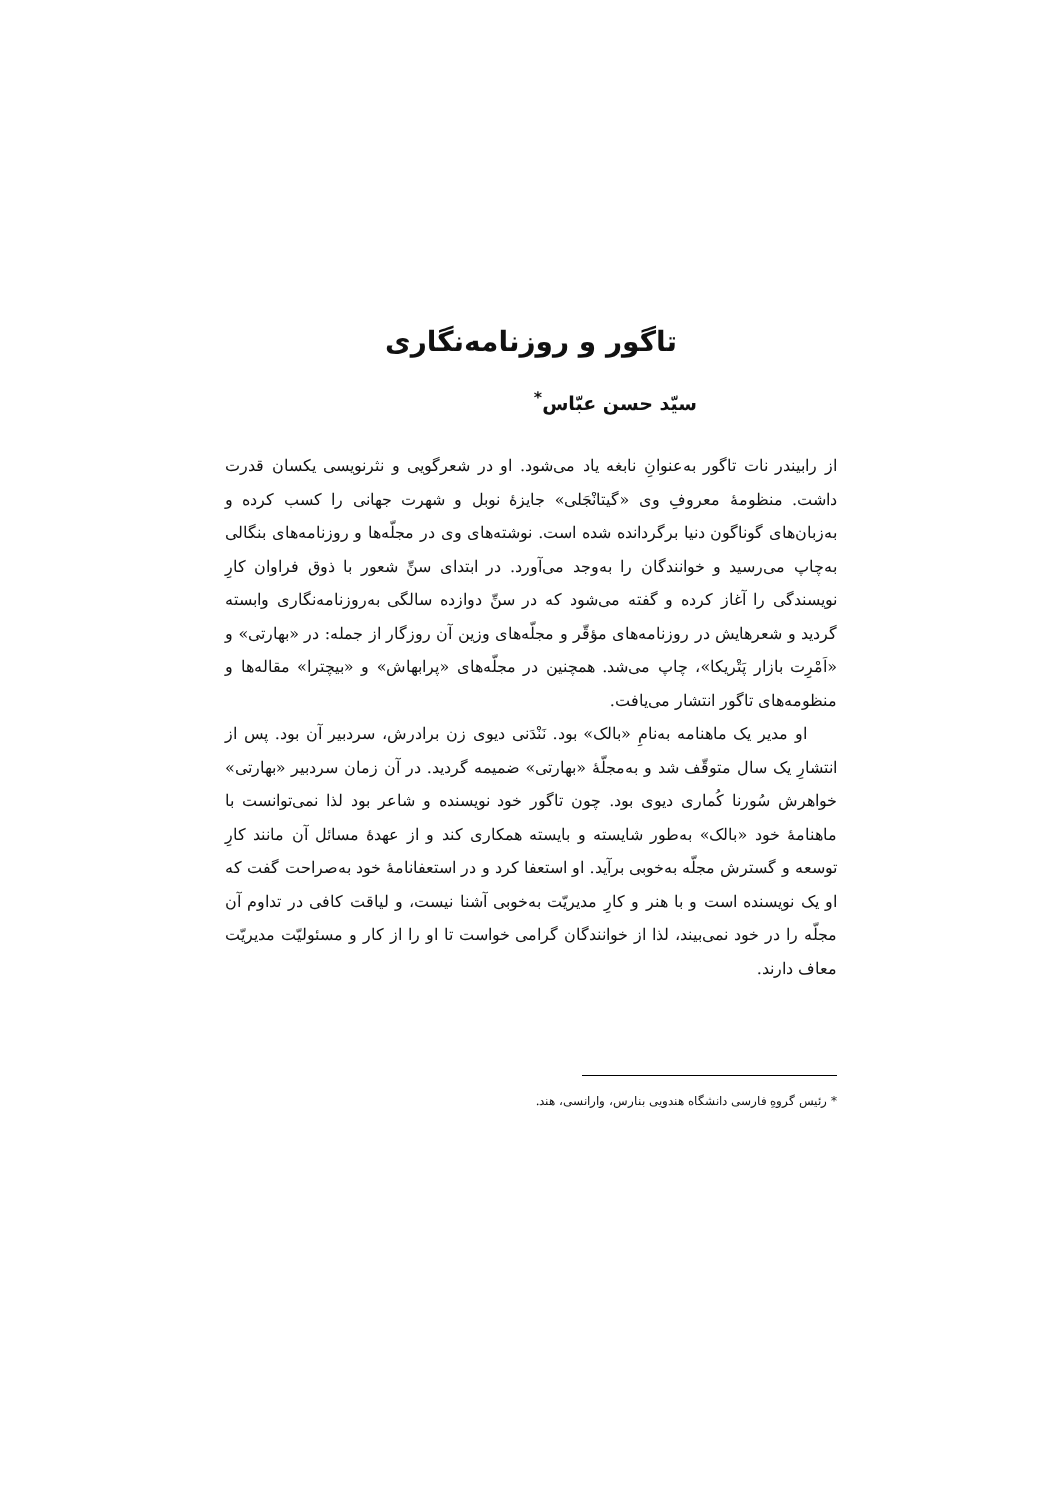تاگور و روزنامه‌نگاری
سیّد حسن عبّاس<sup>*</sup>
از رابیندر نات تاگور به‌عنوانِ نابغه یاد می‌شود. او در شعرگویی و نثرنویسی یکسان قدرت داشت. منظومۀ معروفِ وی «گیتانْجَلی» جایزۀ نوبل و شهرت جهانی را کسب کرده و به‌زبان‌های گوناگون دنیا برگردانده شده است. نوشته‌های وی در مجلّه‌ها و روزنامه‌های بنگالی به‌چاپ می‌رسید و خوانندگان را به‌وجد می‌آورد. در ابتدای سنِّ شعور با ذوق فراوان کارِ نویسندگی را آغاز کرده و گفته می‌شود که در سنِّ دوازده سالگی به‌روزنامه‌نگاری وابسته گردید و شعرهایش در روزنامه‌های مؤقّر و مجلّه‌های وزین آن روزگار از جمله: در «بهارتی» و «اَمْرِت بازار پَتْریکا»، چاپ می‌شد. همچنین در مجلّه‌های «پرابهاش» و «بیچترا» مقاله‌ها و منظومه‌های تاگور انتشار می‌یافت.
او مدیر یک ماهنامه به‌نامِ «بالک» بود. نَنْدَنی دیوی زن برادرش، سردبیر آن بود. پس از انتشارِ یک سال متوقّف شد و به‌مجلّۀ «بهارتی» ضمیمه گردید. در آن زمان سردبیر «بهارتی» خواهرش سُورنا کُماری دیوی بود. چون تاگور خود نویسنده و شاعر بود لذا نمی‌توانست با ماهنامۀ خود «بالک» به‌طور شایسته و بایسته همکاری کند و از عهدۀ مسائل آن مانند کارِ توسعه و گسترش مجلّه به‌خوبی برآید. او استعفا کرد و در استعفانامۀ خود به‌صراحت گفت که او یک نویسنده است و با هنر و کارِ مدیریّت به‌خوبی آشنا نیست، و لیاقت کافی در تداوم آن مجلّه را در خود نمی‌بیند، لذا از خوانندگان گرامی خواست تا او را از کار و مسئولیّت مدیریّت معاف دارند.
* رئیس گروهِ فارسی دانشگاه هندویی بنارس، وارانسی، هند.